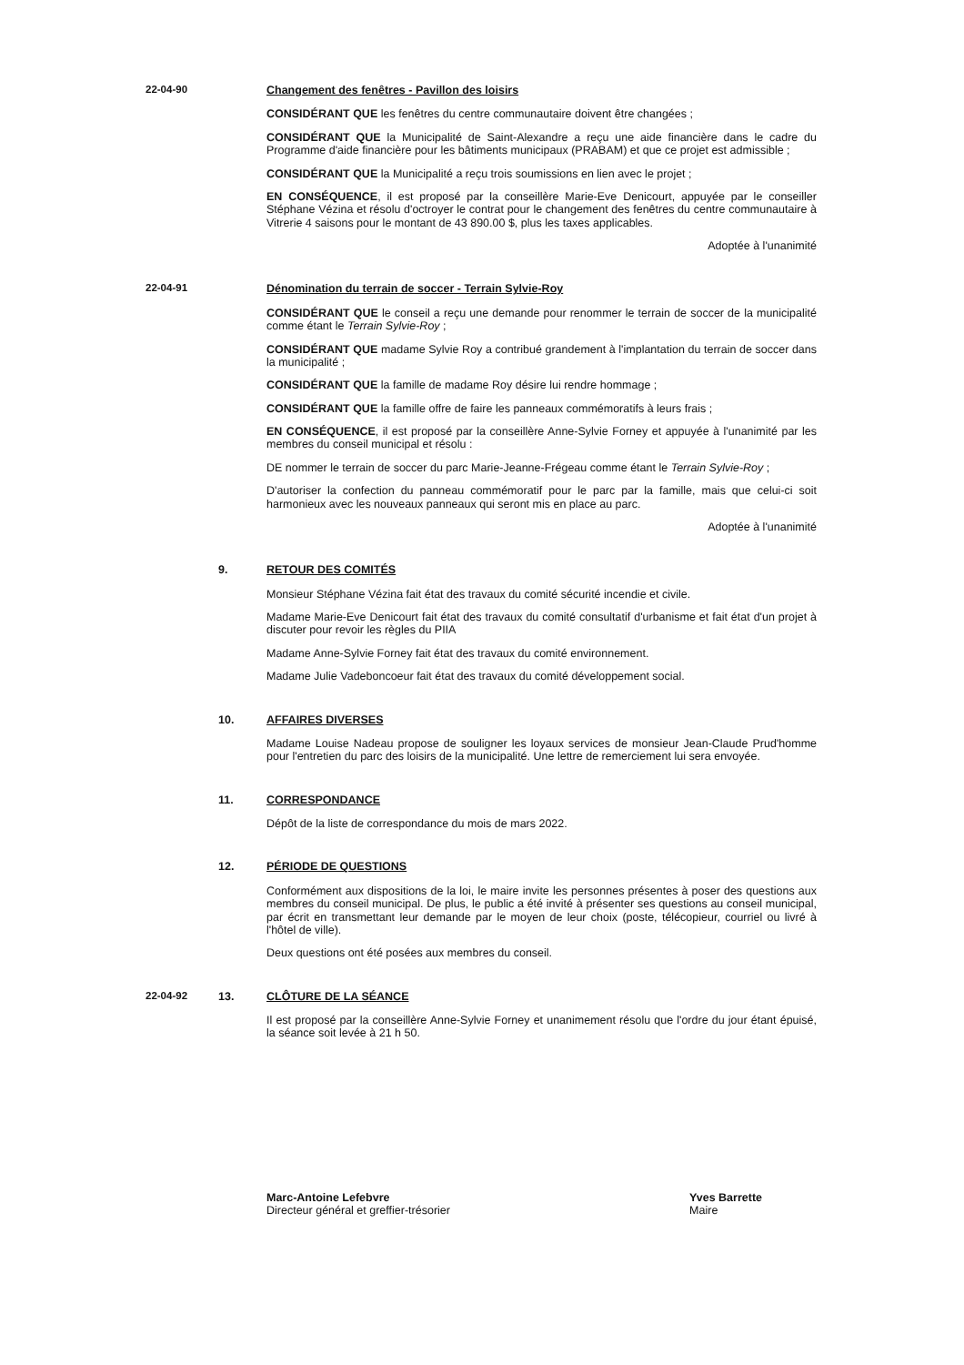22-04-90 Changement des fenêtres - Pavillon des loisirs
CONSIDÉRANT QUE les fenêtres du centre communautaire doivent être changées ;
CONSIDÉRANT QUE la Municipalité de Saint-Alexandre a reçu une aide financière dans le cadre du Programme d'aide financière pour les bâtiments municipaux (PRABAM) et que ce projet est admissible ;
CONSIDÉRANT QUE la Municipalité a reçu trois soumissions en lien avec le projet ;
EN CONSÉQUENCE, il est proposé par la conseillère Marie-Eve Denicourt, appuyée par le conseiller Stéphane Vézina et résolu d'octroyer le contrat pour le changement des fenêtres du centre communautaire à Vitrerie 4 saisons pour le montant de 43 890.00 $, plus les taxes applicables.
Adoptée à l'unanimité
22-04-91 Dénomination du terrain de soccer - Terrain Sylvie-Roy
CONSIDÉRANT QUE le conseil a reçu une demande pour renommer le terrain de soccer de la municipalité comme étant le Terrain Sylvie-Roy ;
CONSIDÉRANT QUE madame Sylvie Roy a contribué grandement à l'implantation du terrain de soccer dans la municipalité ;
CONSIDÉRANT QUE la famille de madame Roy désire lui rendre hommage ;
CONSIDÉRANT QUE la famille offre de faire les panneaux commémoratifs à leurs frais ;
EN CONSÉQUENCE, il est proposé par la conseillère Anne-Sylvie Forney et appuyée à l'unanimité par les membres du conseil municipal et résolu :
DE nommer le terrain de soccer du parc Marie-Jeanne-Frégeau comme étant le Terrain Sylvie-Roy ;
D'autoriser la confection du panneau commémoratif pour le parc par la famille, mais que celui-ci soit harmonieux avec les nouveaux panneaux qui seront mis en place au parc.
Adoptée à l'unanimité
9. RETOUR DES COMITÉS
Monsieur Stéphane Vézina fait état des travaux du comité sécurité incendie et civile.
Madame Marie-Eve Denicourt fait état des travaux du comité consultatif d'urbanisme et fait état d'un projet à discuter pour revoir les règles du PIIA
Madame Anne-Sylvie Forney fait état des travaux du comité environnement.
Madame Julie Vadeboncoeur fait état des travaux du comité développement social.
10. AFFAIRES DIVERSES
Madame Louise Nadeau propose de souligner les loyaux services de monsieur Jean-Claude Prud'homme pour l'entretien du parc des loisirs de la municipalité. Une lettre de remerciement lui sera envoyée.
11. CORRESPONDANCE
Dépôt de la liste de correspondance du mois de mars 2022.
12. PÉRIODE DE QUESTIONS
Conformément aux dispositions de la loi, le maire invite les personnes présentes à poser des questions aux membres du conseil municipal. De plus, le public a été invité à présenter ses questions au conseil municipal, par écrit en transmettant leur demande par le moyen de leur choix (poste, télécopieur, courriel ou livré à l'hôtel de ville).
Deux questions ont été posées aux membres du conseil.
22-04-92 13. CLÔTURE DE LA SÉANCE
Il est proposé par la conseillère Anne-Sylvie Forney et unanimement résolu que l'ordre du jour étant épuisé, la séance soit levée à 21 h 50.
Marc-Antoine Lefebvre
Directeur général et greffier-trésorier
Yves Barrette
Maire